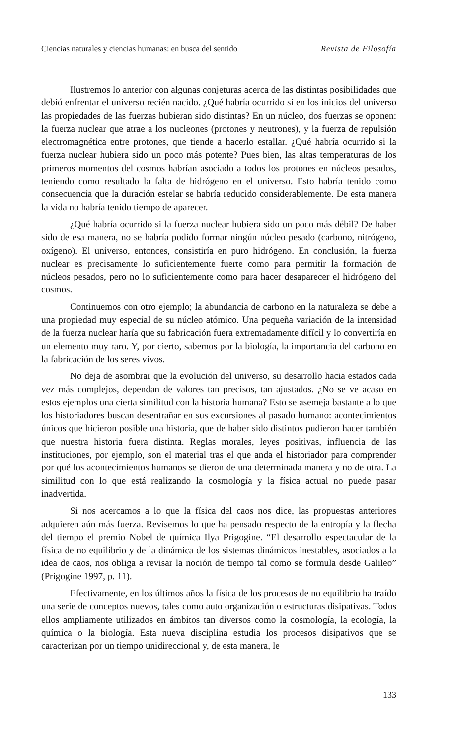Ciencias naturales y ciencias humanas: en busca del sentido Revista de Filosofía
Ilustremos lo anterior con algunas conjeturas acerca de las distintas posibilidades que debió enfrentar el universo recién nacido. ¿Qué habría ocurrido si en los inicios del universo las propiedades de las fuerzas hubieran sido distintas? En un núcleo, dos fuerzas se oponen: la fuerza nuclear que atrae a los nucleones (protones y neutrones), y la fuerza de repulsión electromagnética entre protones, que tiende a hacerlo estallar. ¿Qué habría ocurrido si la fuerza nuclear hubiera sido un poco más potente? Pues bien, las altas temperaturas de los primeros momentos del cosmos habrían asociado a todos los protones en núcleos pesados, teniendo como resultado la falta de hidrógeno en el universo. Esto habría tenido como consecuencia que la duración estelar se habría reducido considerablemente. De esta manera la vida no habría tenido tiempo de aparecer.
¿Qué habría ocurrido si la fuerza nuclear hubiera sido un poco más débil? De haber sido de esa manera, no se habría podido formar ningún núcleo pesado (carbono, nitrógeno, oxígeno). El universo, entonces, consistiría en puro hidrógeno. En conclusión, la fuerza nuclear es precisamente lo suficientemente fuerte como para permitir la formación de núcleos pesados, pero no lo suficientemente como para hacer desaparecer el hidrógeno del cosmos.
Continuemos con otro ejemplo; la abundancia de carbono en la naturaleza se debe a una propiedad muy especial de su núcleo atómico. Una pequeña variación de la intensidad de la fuerza nuclear haría que su fabricación fuera extremadamente difícil y lo convertiría en un elemento muy raro. Y, por cierto, sabemos por la biología, la importancia del carbono en la fabricación de los seres vivos.
No deja de asombrar que la evolución del universo, su desarrollo hacia estados cada vez más complejos, dependan de valores tan precisos, tan ajustados. ¿No se ve acaso en estos ejemplos una cierta similitud con la historia humana? Esto se asemeja bastante a lo que los historiadores buscan desentrañar en sus excursiones al pasado humano: acontecimientos únicos que hicieron posible una historia, que de haber sido distintos pudieron hacer también que nuestra historia fuera distinta. Reglas morales, leyes positivas, influencia de las instituciones, por ejemplo, son el material tras el que anda el historiador para comprender por qué los acontecimientos humanos se dieron de una determinada manera y no de otra. La similitud con lo que está realizando la cosmología y la física actual no puede pasar inadvertida.
Si nos acercamos a lo que la física del caos nos dice, las propuestas anteriores adquieren aún más fuerza. Revisemos lo que ha pensado respecto de la entropía y la flecha del tiempo el premio Nobel de química Ilya Prigogine. “El desarrollo espectacular de la física de no equilibrio y de la dinámica de los sistemas dinámicos inestables, asociados a la idea de caos, nos obliga a revisar la noción de tiempo tal como se formula desde Galileo” (Prigogine 1997, p. 11).
Efectivamente, en los últimos años la física de los procesos de no equilibrio ha traído una serie de conceptos nuevos, tales como auto organización o estructuras disipativas. Todos ellos ampliamente utilizados en ámbitos tan diversos como la cosmología, la ecología, la química o la biología. Esta nueva disciplina estudia los procesos disipativos que se caracterizan por un tiempo unidireccional y, de esta manera, le
133